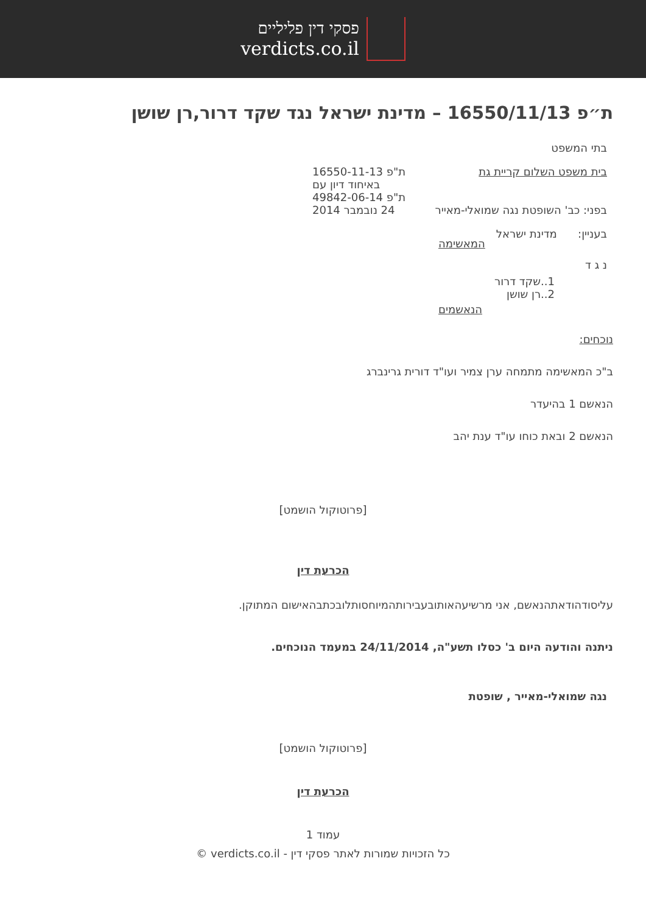פסקי דין פליליים
verdicts.co.il
ת״פ 16550/11/13 – מדינת ישראל נגד שקד דרור,רן שושן
בתי המשפט
בית משפט השלום קריית גת
בפני: כב' השופטת נגה שמואלי-מאייר
ת"פ 16550-11-13
באיחוד דיון עם
ת"פ 49842-06-14
24 נובמבר 2014
בעניין: מדינת ישראל
המאשימה
נ ג ד
1..שקד דרור
2..רן שושן
הנאשמים
נוכחים:
ב"כ המאשימה מתמחה ערן צמיר ועו"ד דורית גרינברג
הנאשם 1 בהיעדר
הנאשם 2 ובאת כוחו עו"ד ענת יהב
[פרוטוקול הושמט]
הכרעת דין
עליסודהודאתהנאשם, אני מרשיעהאותובעבירותהמיוחסותלובכתבהאישום המתוקן.
ניתנה והודעה היום ב' כסלו תשע"ה, 24/11/2014 במעמד הנוכחים.
נגה שמואלי-מאייר , שופטת
[פרוטוקול הושמט]
הכרעת דין
עמוד 1
כל הזכויות שמורות לאתר פסקי דין - verdicts.co.il ©